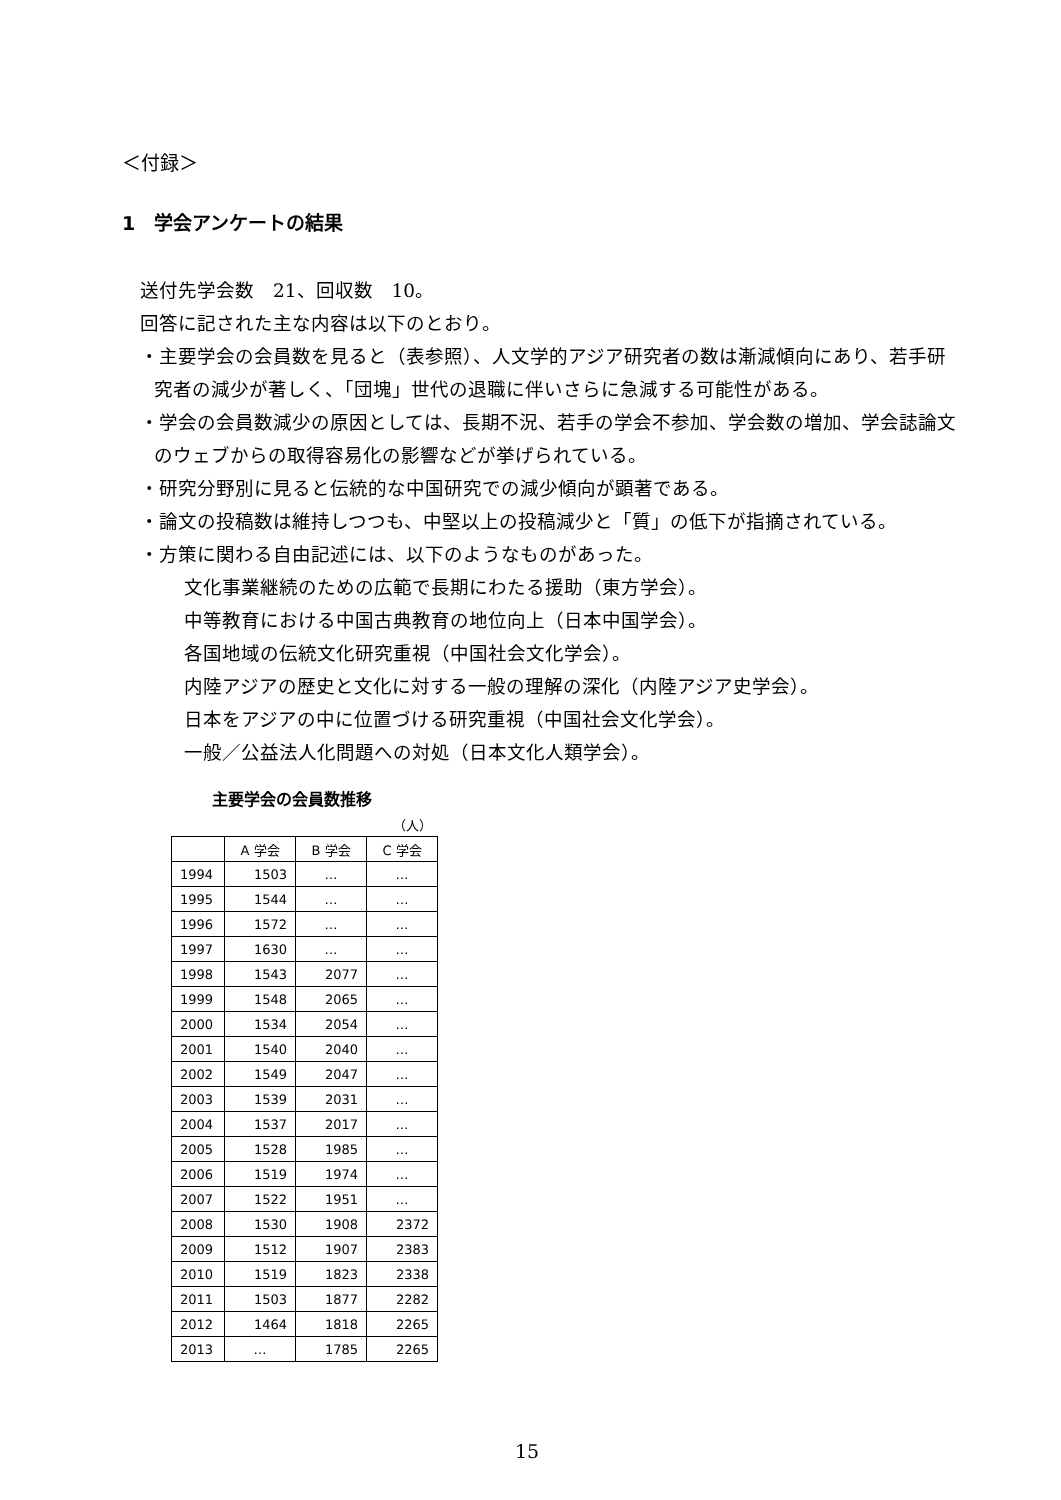＜付録＞
1　学会アンケートの結果
送付先学会数　21、回収数　10。
回答に記された主な内容は以下のとおり。
・主要学会の会員数を見ると（表参照）、人文学的アジア研究者の数は漸減傾向にあり、若手研究者の減少が著しく、「団塊」世代の退職に伴いさらに急減する可能性がある。
・学会の会員数減少の原因としては、長期不況、若手の学会不参加、学会数の増加、学会誌論文のウェブからの取得容易化の影響などが挙げられている。
・研究分野別に見ると伝統的な中国研究での減少傾向が顕著である。
・論文の投稿数は維持しつつも、中堅以上の投稿減少と「質」の低下が指摘されている。
・方策に関わる自由記述には、以下のようなものがあった。
文化事業継続のための広範で長期にわたる援助（東方学会）。
中等教育における中国古典教育の地位向上（日本中国学会）。
各国地域の伝統文化研究重視（中国社会文化学会）。
内陸アジアの歴史と文化に対する一般の理解の深化（内陸アジア史学会）。
日本をアジアの中に位置づける研究重視（中国社会文化学会）。
一般／公益法人化問題への対処（日本文化人類学会）。
主要学会の会員数推移
（人）
| | A 学会 | B 学会 | C 学会 |
| --- | --- | --- | --- |
| 1994 | 1503 | … | … |
| 1995 | 1544 | … | … |
| 1996 | 1572 | … | … |
| 1997 | 1630 | … | … |
| 1998 | 1543 | 2077 | … |
| 1999 | 1548 | 2065 | … |
| 2000 | 1534 | 2054 | … |
| 2001 | 1540 | 2040 | … |
| 2002 | 1549 | 2047 | … |
| 2003 | 1539 | 2031 | … |
| 2004 | 1537 | 2017 | … |
| 2005 | 1528 | 1985 | … |
| 2006 | 1519 | 1974 | … |
| 2007 | 1522 | 1951 | … |
| 2008 | 1530 | 1908 | 2372 |
| 2009 | 1512 | 1907 | 2383 |
| 2010 | 1519 | 1823 | 2338 |
| 2011 | 1503 | 1877 | 2282 |
| 2012 | 1464 | 1818 | 2265 |
| 2013 | … | 1785 | 2265 |
15